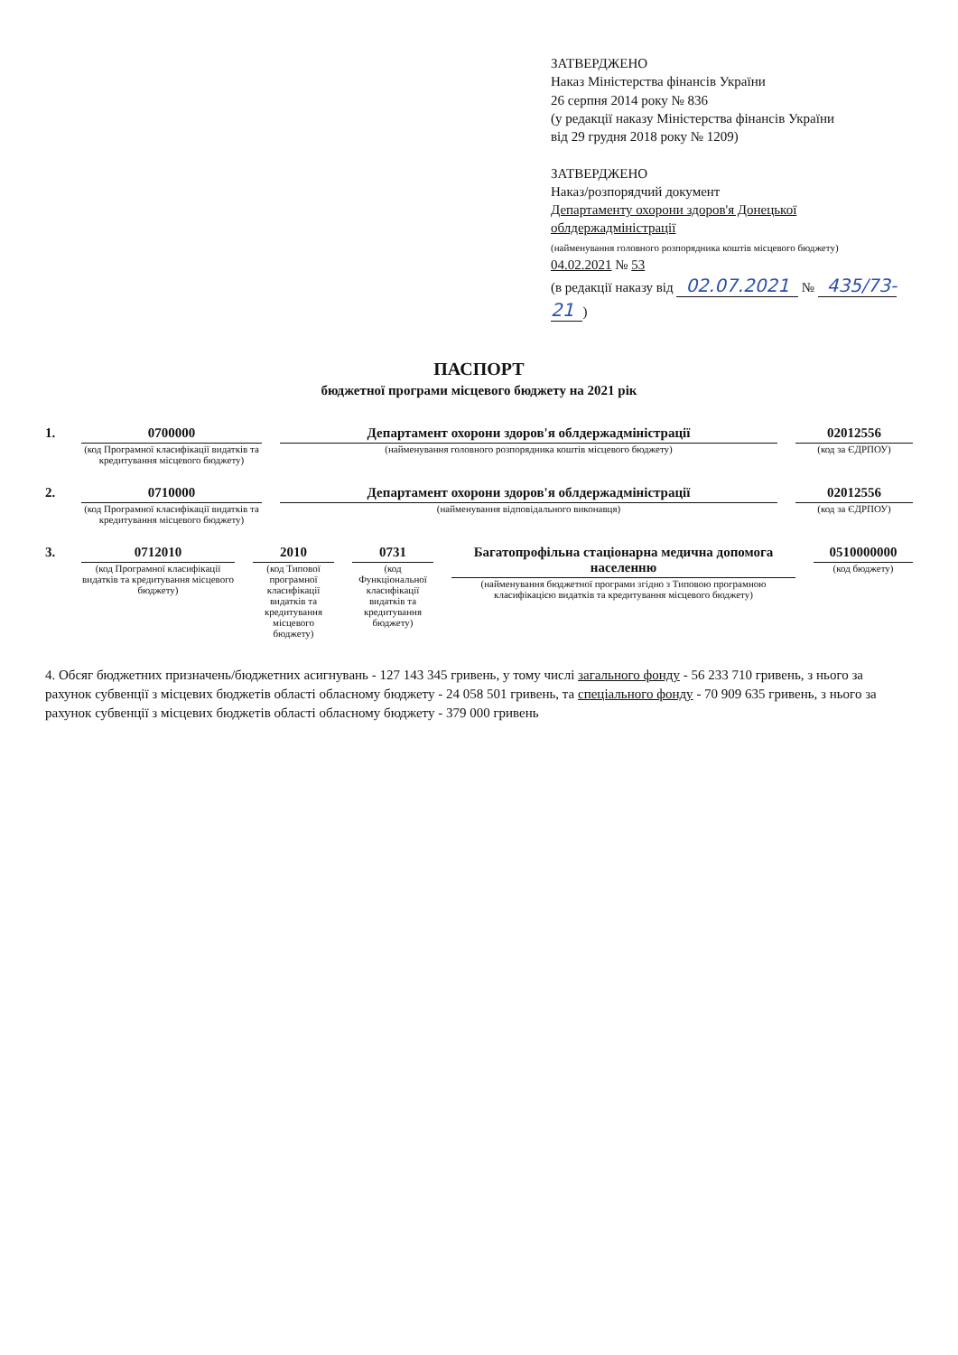ЗАТВЕРДЖЕНО
Наказ Міністерства фінансів України
26 серпня 2014 року № 836
(у редакції наказу Міністерства фінансів України
від 29 грудня 2018 року № 1209)
ЗАТВЕРДЖЕНО
Наказ/розпорядчий документ
Департаменту охорони здоров'я Донецької облдержадміністрації
(найменування головного розпорядника коштів місцевого бюджету)
04.02.2021 № 53
(в редакції наказу від 02.07.2021 № 435/73-21)
ПАСПОРТ
бюджетної програми місцевого бюджету на 2021 рік
1. 0700000
(код Програмної класифікації видатків та кредитування місцевого бюджету)
Департамент охорони здоров'я облдержадміністрації
(найменування головного розпорядника коштів місцевого бюджету)
02012556
(код за ЄДРПОУ)
2. 0710000
(код Програмної класифікації видатків та кредитування місцевого бюджету)
Департамент охорони здоров'я облдержадміністрації
(найменування відповідального виконавця)
02012556
(код за ЄДРПОУ)
3. 0712010
(код Програмної класифікації видатків та кредитування місцевого бюджету)
2010
(код Типової програмної класифікації видатків та кредитування місцевого бюджету)
0731
(код Функціональної класифікації видатків та кредитування бюджету)
Багатопрофільна стаціонарна медична допомога населенню
(найменування бюджетної програми згідно з Типовою програмною класифікацією видатків та кредитування місцевого бюджету)
0510000000
(код бюджету)
4. Обсяг бюджетних призначень/бюджетних асигнувань - 127 143 345 гривень, у тому числі загального фонду - 56 233 710 гривень, з нього за рахунок субвенції з місцевих бюджетів області обласному бюджету - 24 058 501 гривень, та спеціального фонду - 70 909 635 гривень, з нього за рахунок субвенції з місцевих бюджетів області обласному бюджету - 379 000 гривень